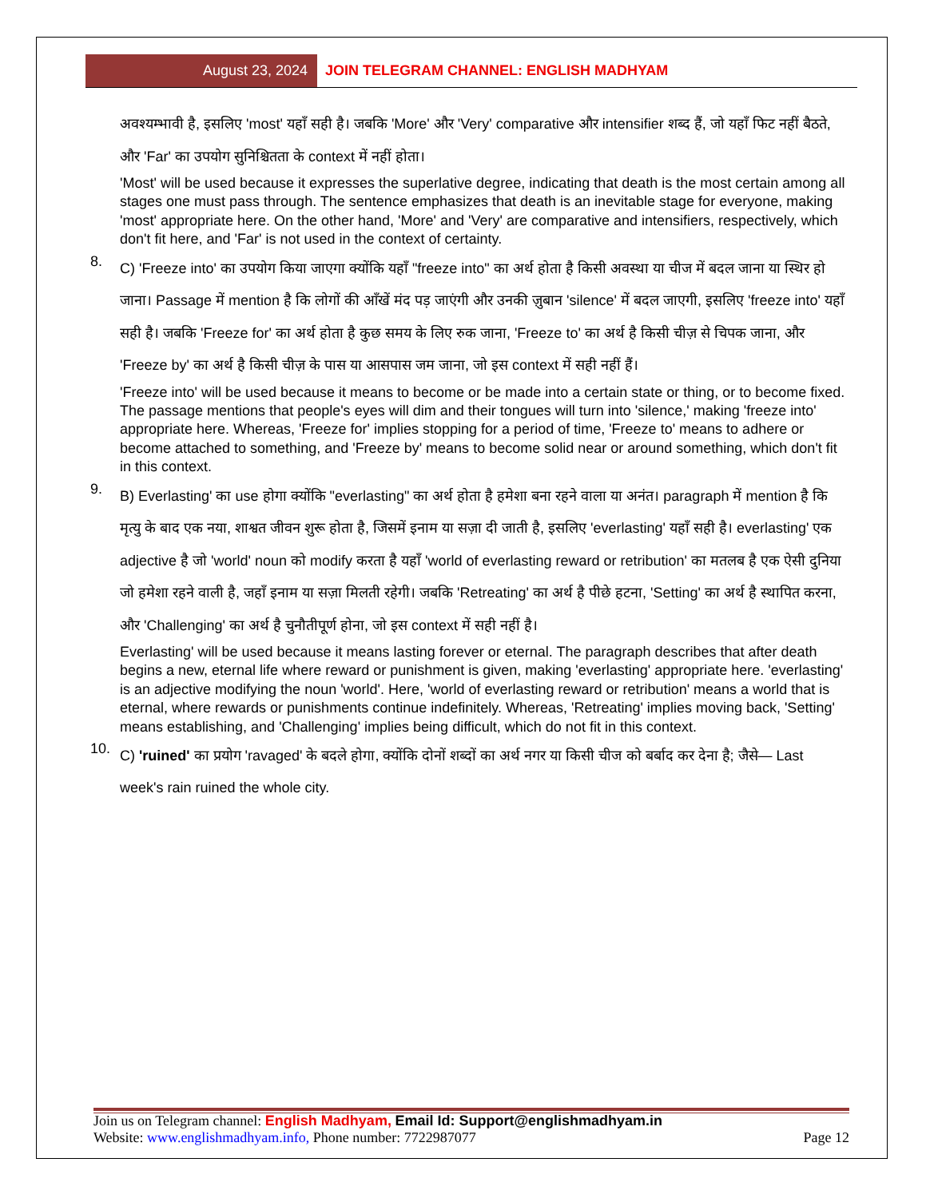August 23, 2024 JOIN TELEGRAM CHANNEL: ENGLISH MADHYAM
अवश्यम्भावी है, इसलिए 'most' यहाँ सही है। जबकि 'More' और 'Very' comparative और intensifier शब्द हैं, जो यहाँ फिट नहीं बैठते, और 'Far' का उपयोग सुनिश्चितता के context में नहीं होता।
'Most' will be used because it expresses the superlative degree, indicating that death is the most certain among all stages one must pass through. The sentence emphasizes that death is an inevitable stage for everyone, making 'most' appropriate here. On the other hand, 'More' and 'Very' are comparative and intensifiers, respectively, which don't fit here, and 'Far' is not used in the context of certainty.
8.
C) 'Freeze into' का उपयोग किया जाएगा क्योंकि यहाँ "freeze into" का अर्थ होता है किसी अवस्था या चीज में बदल जाना या स्थिर हो जाना। Passage में mention है कि लोगों की आँखें मंद पड़ जाएंगी और उनकी ज़ुबान 'silence' में बदल जाएगी, इसलिए 'freeze into' यहाँ सही है। जबकि 'Freeze for' का अर्थ होता है कुछ समय के लिए रुक जाना, 'Freeze to' का अर्थ है किसी चीज़ से चिपक जाना, और 'Freeze by' का अर्थ है किसी चीज़ के पास या आसपास जम जाना, जो इस context में सही नहीं हैं।
'Freeze into' will be used because it means to become or be made into a certain state or thing, or to become fixed. The passage mentions that people's eyes will dim and their tongues will turn into 'silence,' making 'freeze into' appropriate here. Whereas, 'Freeze for' implies stopping for a period of time, 'Freeze to' means to adhere or become attached to something, and 'Freeze by' means to become solid near or around something, which don't fit in this context.
9.
B) Everlasting' का use होगा क्योंकि "everlasting" का अर्थ होता है हमेशा बना रहने वाला या अनंत। paragraph में mention है कि मृत्यु के बाद एक नया, शाश्वत जीवन शुरू होता है, जिसमें इनाम या सज़ा दी जाती है, इसलिए 'everlasting' यहाँ सही है। everlasting' एक adjective है जो 'world' noun को modify करता है यहाँ 'world of everlasting reward or retribution' का मतलब है एक ऐसी दुनिया जो हमेशा रहने वाली है, जहाँ इनाम या सज़ा मिलती रहेगी। जबकि 'Retreating' का अर्थ है पीछे हटना, 'Setting' का अर्थ है स्थापित करना, और 'Challenging' का अर्थ है चुनौतीपूर्ण होना, जो इस context में सही नहीं है।
Everlasting' will be used because it means lasting forever or eternal. The paragraph describes that after death begins a new, eternal life where reward or punishment is given, making 'everlasting' appropriate here. 'everlasting' is an adjective modifying the noun 'world'. Here, 'world of everlasting reward or retribution' means a world that is eternal, where rewards or punishments continue indefinitely. Whereas, 'Retreating' implies moving back, 'Setting' means establishing, and 'Challenging' implies being difficult, which do not fit in this context.
10.
C) 'ruined' का प्रयोग 'ravaged' के बदले होगा, क्योंकि दोनों शब्दों का अर्थ नगर या किसी चीज को बर्बाद कर देना है; जैसे— Last week's rain ruined the whole city.
Join us on Telegram channel: English Madhyam, Email Id: Support@englishmadhyam.in
Website: www.englishmadhyam.info, Phone number: 7722987077 Page 12